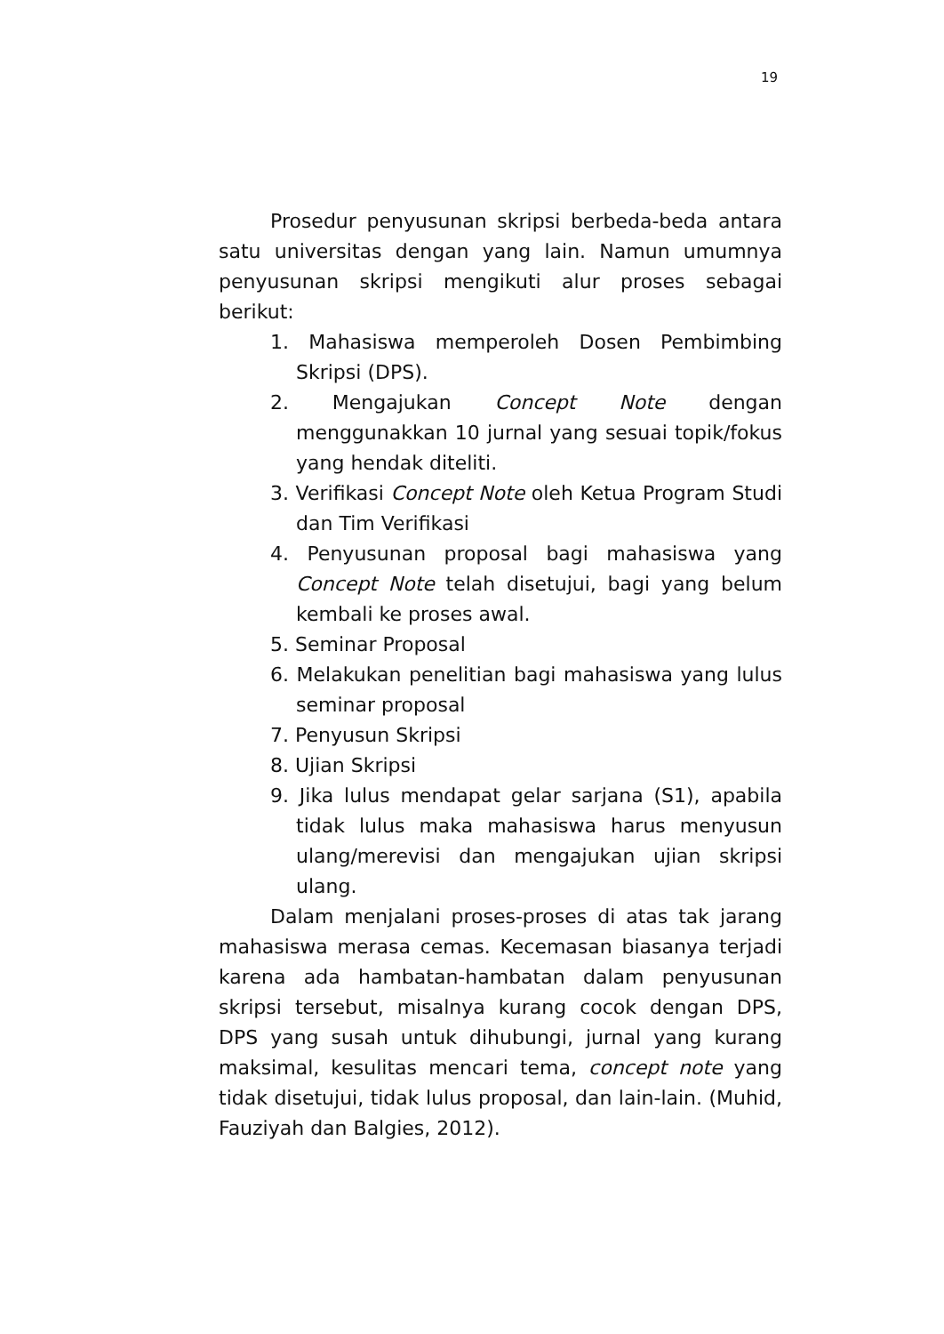19
Prosedur penyusunan skripsi berbeda-beda antara satu universitas dengan yang lain. Namun umumnya penyusunan skripsi mengikuti alur proses sebagai berikut:
1. Mahasiswa memperoleh Dosen Pembimbing Skripsi (DPS).
2. Mengajukan Concept Note dengan menggunakkan 10 jurnal yang sesuai topik/fokus yang hendak diteliti.
3. Verifikasi Concept Note oleh Ketua Program Studi dan Tim Verifikasi
4. Penyusunan proposal bagi mahasiswa yang Concept Note telah disetujui, bagi yang belum kembali ke proses awal.
5. Seminar Proposal
6. Melakukan penelitian bagi mahasiswa yang lulus seminar proposal
7. Penyusun Skripsi
8. Ujian Skripsi
9. Jika lulus mendapat gelar sarjana (S1), apabila tidak lulus maka mahasiswa harus menyusun ulang/merevisi dan mengajukan ujian skripsi ulang.
Dalam menjalani proses-proses di atas tak jarang mahasiswa merasa cemas. Kecemasan biasanya terjadi karena ada hambatan-hambatan dalam penyusunan skripsi tersebut, misalnya kurang cocok dengan DPS, DPS yang susah untuk dihubungi, jurnal yang kurang maksimal, kesulitas mencari tema, concept note yang tidak disetujui, tidak lulus proposal, dan lain-lain. (Muhid, Fauziyah dan Balgies, 2012).